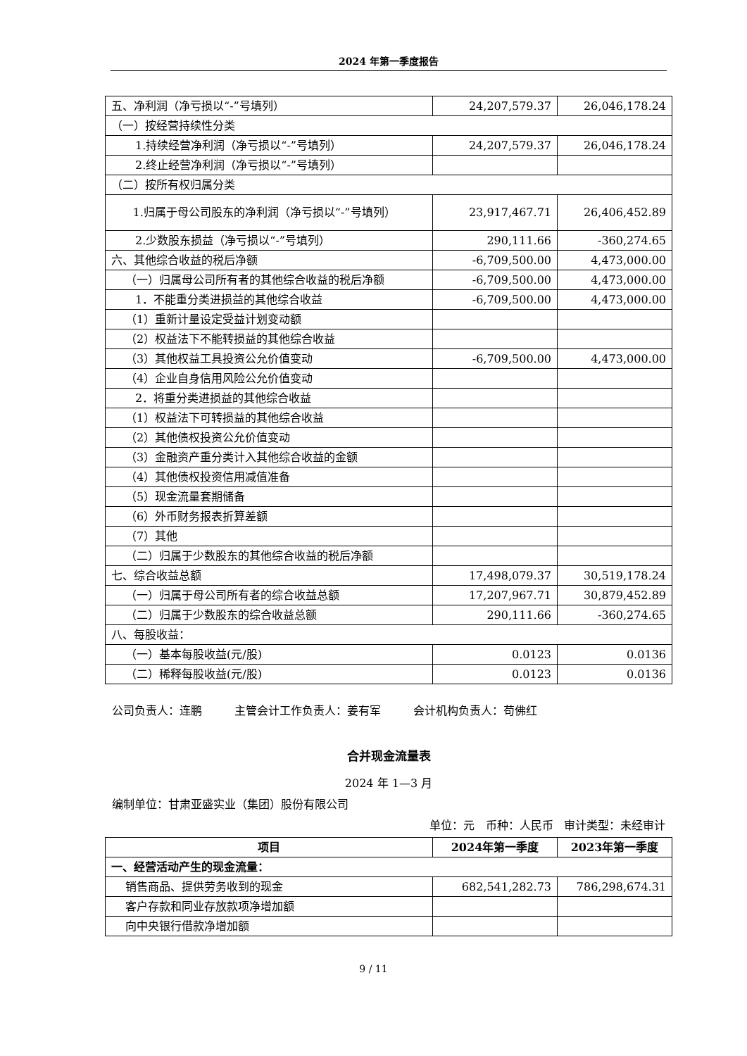2024 年第一季度报告
| 五、净利润（净亏损以“-”号填列） | 24,207,579.37 | 26,046,178.24 |
| （一）按经营持续性分类 | | |
| 1.持续经营净利润（净亏损以“-”号填列） | 24,207,579.37 | 26,046,178.24 |
| 2.终止经营净利润（净亏损以“-”号填列） | | |
| （二）按所有权归属分类 | | |
| 1.归属于母公司股东的净利润（净亏损以“-”号填列） | 23,917,467.71 | 26,406,452.89 |
| 2.少数股东损益（净亏损以“-”号填列） | 290,111.66 | -360,274.65 |
| 六、其他综合收益的税后净额 | -6,709,500.00 | 4,473,000.00 |
| （一）归属母公司所有者的其他综合收益的税后净额 | -6,709,500.00 | 4,473,000.00 |
| 1．不能重分类进损益的其他综合收益 | -6,709,500.00 | 4,473,000.00 |
| （1）重新计量设定受益计划变动额 | | |
| （2）权益法下不能转损益的其他综合收益 | | |
| （3）其他权益工具投资公允价值变动 | -6,709,500.00 | 4,473,000.00 |
| （4）企业自身信用风险公允价值变动 | | |
| 2．将重分类进损益的其他综合收益 | | |
| （1）权益法下可转损益的其他综合收益 | | |
| （2）其他债权投资公允价值变动 | | |
| （3）金融资产重分类计入其他综合收益的金额 | | |
| （4）其他债权投资信用减值准备 | | |
| （5）现金流量套期储备 | | |
| （6）外币财务报表折算差额 | | |
| （7）其他 | | |
| （二）归属于少数股东的其他综合收益的税后净额 | | |
| 七、综合收益总额 | 17,498,079.37 | 30,519,178.24 |
| （一）归属于母公司所有者的综合收益总额 | 17,207,967.71 | 30,879,452.89 |
| （二）归属于少数股东的综合收益总额 | 290,111.66 | -360,274.65 |
| 八、每股收益： | | |
| （一）基本每股收益(元/股) | 0.0123 | 0.0136 |
| （二）稀释每股收益(元/股) | 0.0123 | 0.0136 |
公司负责人：连鹏 主管会计工作负责人：姜有军 会计机构负责人：苟佛红
合并现金流量表
2024 年 1—3 月
编制单位：甘肃亚盛实业（集团）股份有限公司
单位：元 币种：人民币 审计类型：未经审计
| 项目 | 2024年第一季度 | 2023年第一季度 |
| --- | --- | --- |
| 一、经营活动产生的现金流量： | | |
| 销售商品、提供劳务收到的现金 | 682,541,282.73 | 786,298,674.31 |
| 客户存款和同业存放款项净增加额 | | |
| 向中央银行借款净增加额 | | |
9 / 11